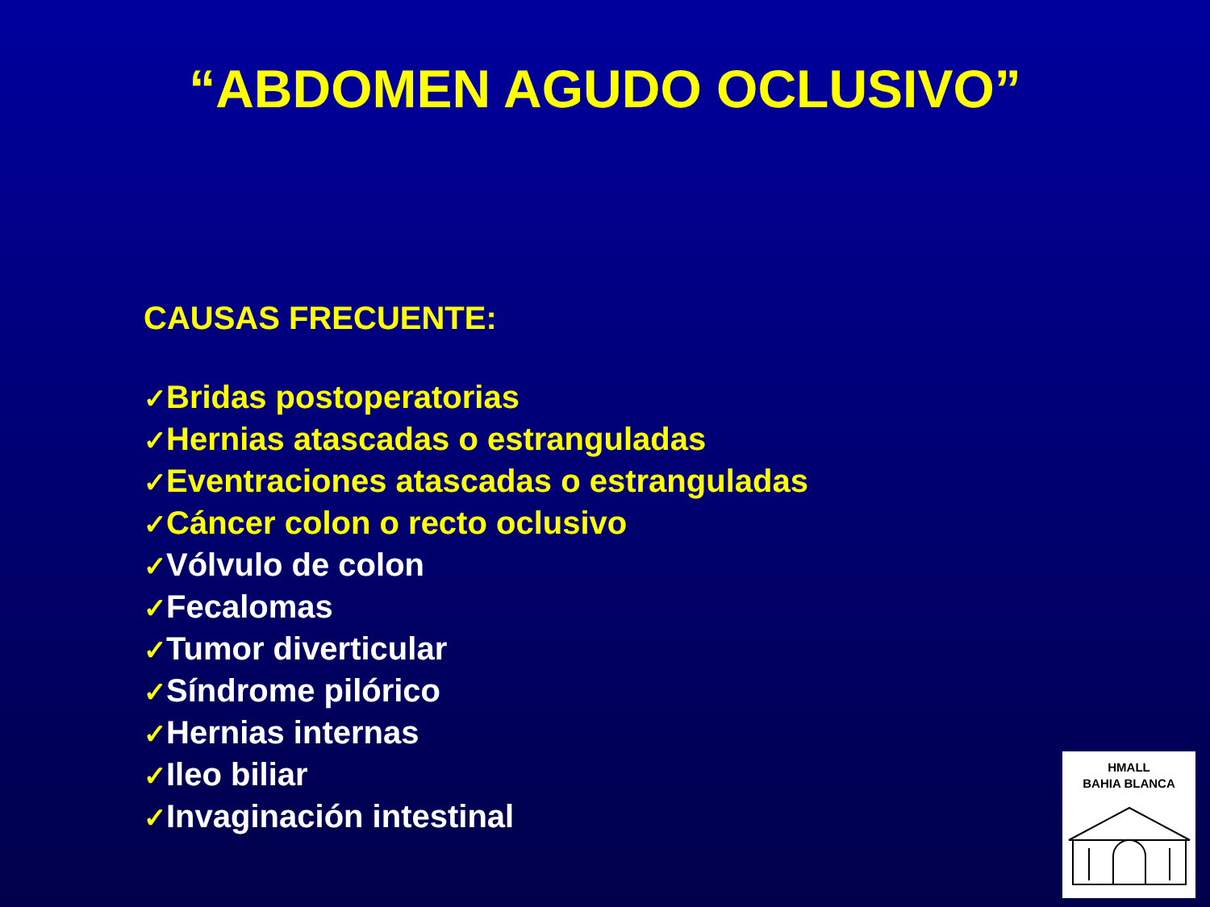“ABDOMEN AGUDO OCLUSIVO”
CAUSAS FRECUENTE:
✓Bridas postoperatorias
✓Hernias atascadas o estranguladas
✓Eventraciones atascadas o estranguladas
✓Cáncer colon o recto oclusivo
✓Vólvulo de colon
✓Fecalomas
✓Tumor diverticular
✓Síndrome pilórico
✓Hernias internas
✓Ileo biliar
✓Invaginación intestinal
HMALL
BAHIA BLANCA